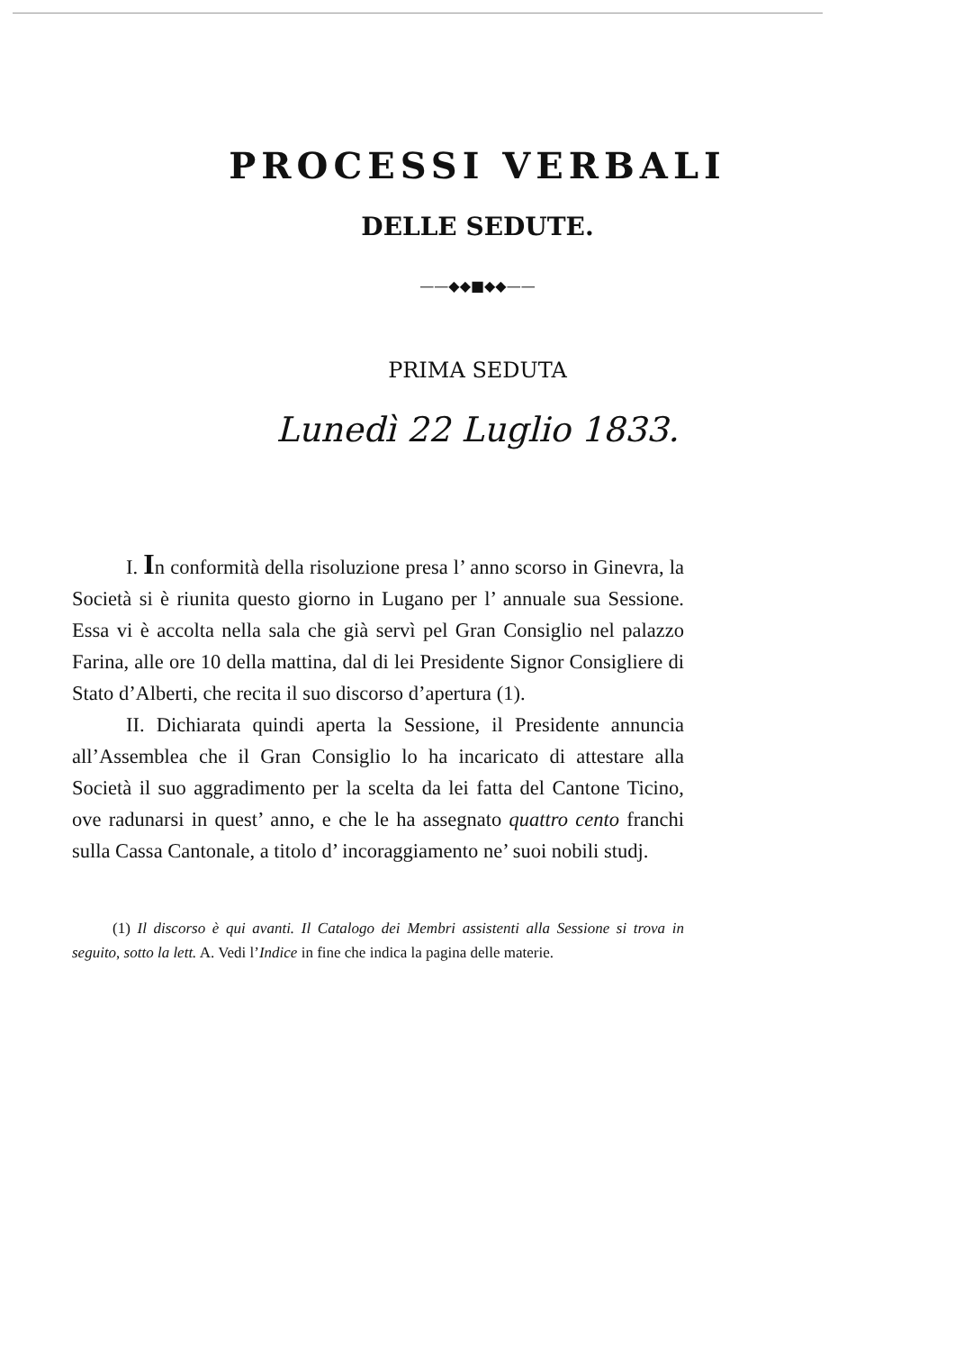PROCESSI VERBALI
DELLE SEDUTE.
——◆◆■◆◆——
PRIMA SEDUTA
Lunedì 22 Luglio 1833.
I. In conformità della risoluzione presa l’ anno scorso in Ginevra, la Società si è riunita questo giorno in Lugano per l’ annuale sua Sessione. Essa vi è accolta nella sala che già servì pel Gran Consiglio nel palazzo Farina, alle ore 10 della mattina, dal di lei Presidente Signor Consigliere di Stato d’Alberti, che recita il suo discorso d’apertura (1).
II. Dichiarata quindi aperta la Sessione, il Presidente annuncia all’Assemblea che il Gran Consiglio lo ha incaricato di attestare alla Società il suo aggradimento per la scelta da lei fatta del Cantone Ticino, ove radunarsi in quest’ anno, e che le ha assegnato quattro cento franchi sulla Cassa Cantonale, a titolo d’ incoraggiamento ne’ suoi nobili studj.
(1) Il discorso è qui avanti. Il Catalogo dei Membri assistenti alla Sessione si trova in seguito, sotto la lett. A. Vedi l’Indice in fine che indica la pagina delle materie.